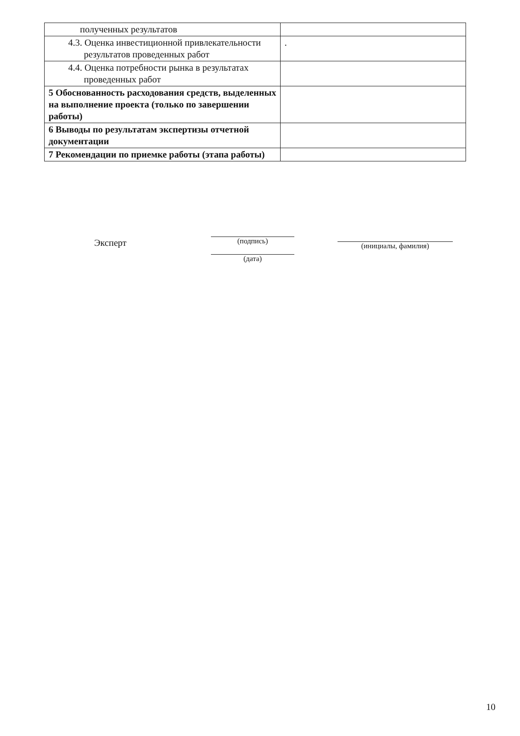| полученных результатов | |
| 4.3. Оценка инвестиционной привлекательности результатов проведенных работ | . |
| 4.4. Оценка потребности рынка в результатах проведенных работ | |
| 5 Обоснованность расходования средств, выделенных на выполнение проекта (только по завершении работы) | |
| 6 Выводы по результатам экспертизы отчетной документации | |
| 7 Рекомендации по приемке работы (этапа работы) | |
Эксперт (подпись)
(дата)
(инициалы, фамилия)
10